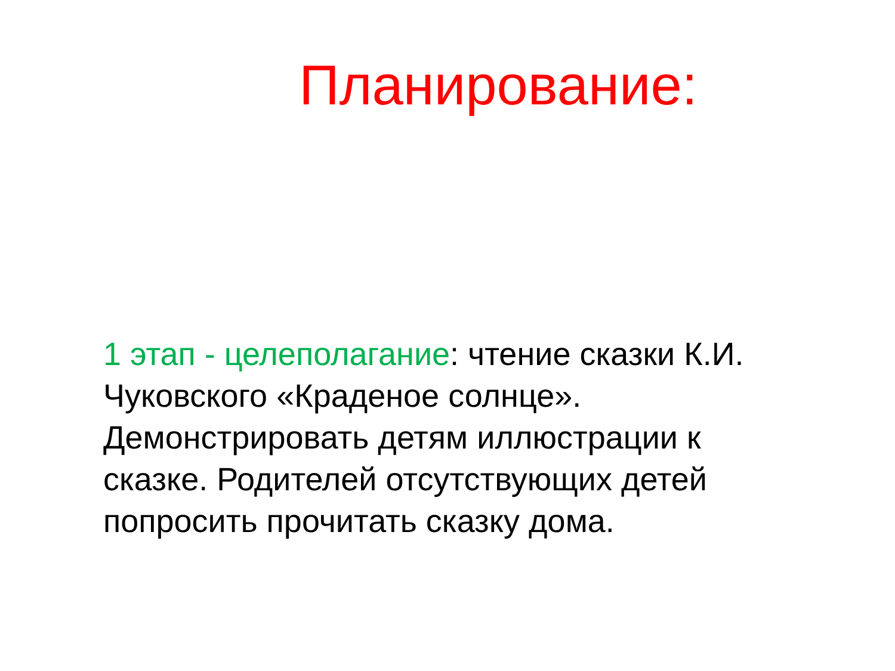Планирование:
1 этап - целеполагание: чтение сказки К.И. Чуковского «Краденое солнце». Демонстрировать детям иллюстрации к сказке. Родителей отсутствующих детей попросить прочитать сказку дома.